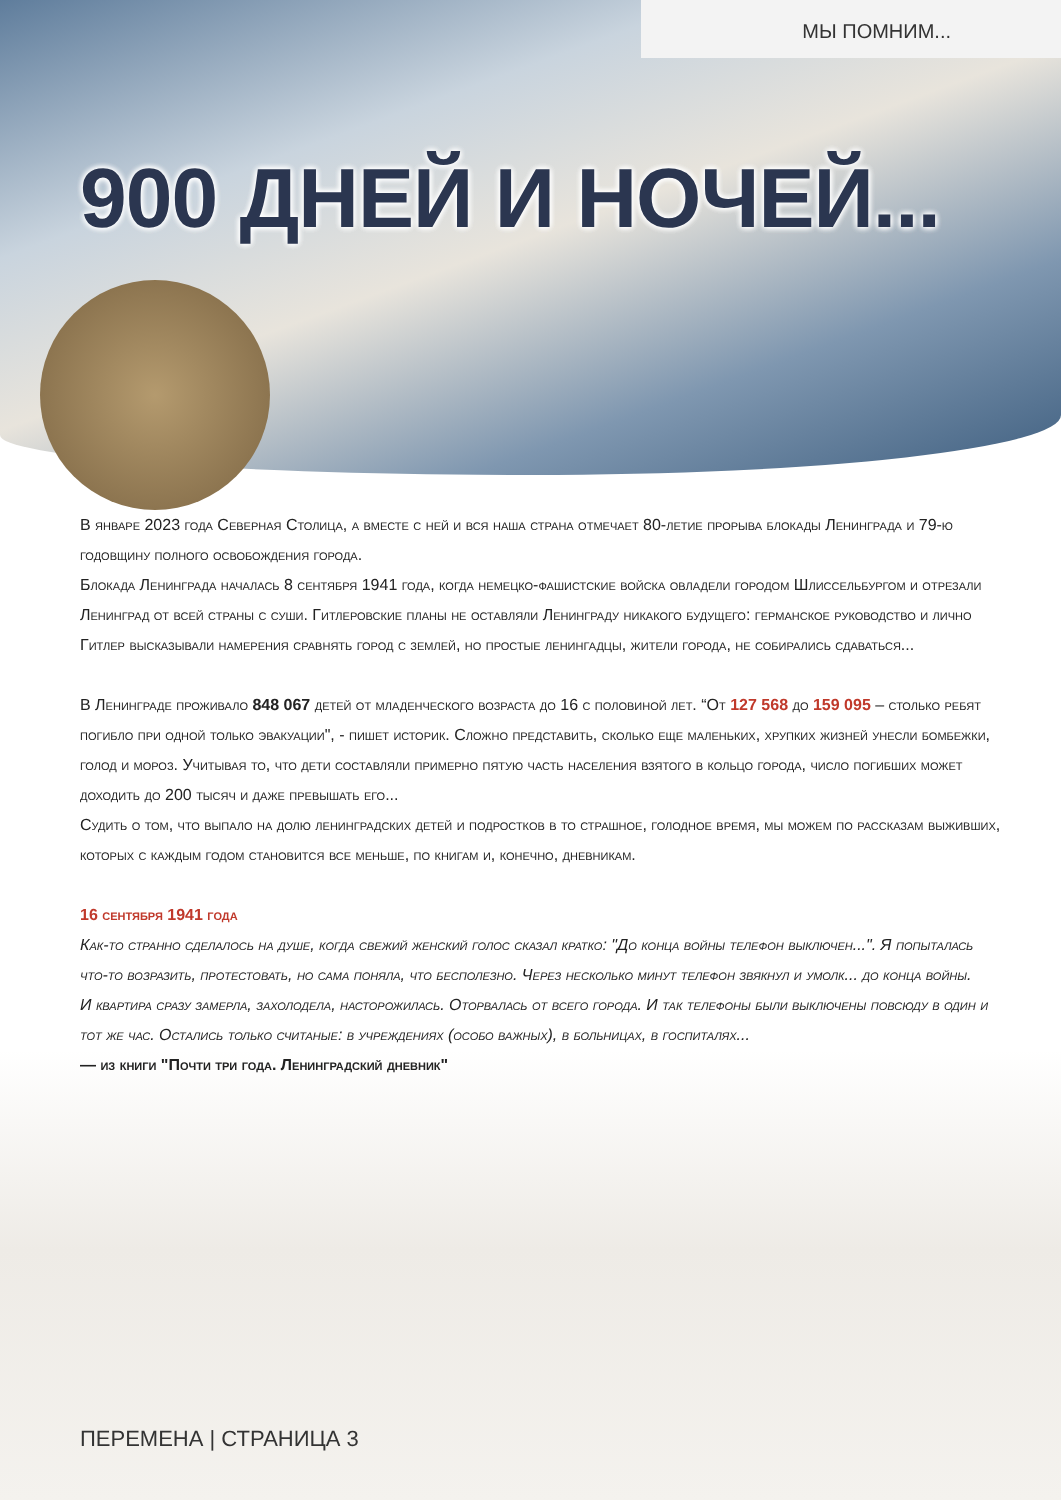МЫ ПОМНИМ...
900 ДНЕЙ И НОЧЕЙ...
В январе 2023 года Северная Столица, а вместе с ней и вся наша страна отмечает 80-летие прорыва блокады Ленинграда и 79-ю годовщину полного освобождения города.
Блокада Ленинграда началась 8 сентября 1941 года, когда немецко-фашистские войска овладели городом Шлиссельбургом и отрезали Ленинград от всей страны с суши. Гитлеровские планы не оставляли Ленинграду никакого будущего: германское руководство и лично Гитлер высказывали намерения сравнять город с землей, но простые ленингадцы, жители города, не собирались сдаваться...
В Ленинграде проживало 848 067 детей от младенческого возраста до 16 с половиной лет. “От 127 568 до 159 095 – столько ребят погибло при одной только эвакуации", - пишет историк. Сложно представить, сколько еще маленьких, хрупких жизней унесли бомбежки, голод и мороз. Учитывая то, что дети составляли примерно пятую часть населения взятого в кольцо города, число погибших может доходить до 200 тысяч и даже превышать его...
Судить о том, что выпало на долю ленинградских детей и подростков в то страшное, голодное время, мы можем по рассказам выживших, которых с каждым годом становится все меньше, по книгам и, конечно, дневникам.
16 сентября 1941 года
Как-то странно сделалось на душе, когда свежий женский голос сказал кратко: "До конца войны телефон выключен...". Я попыталась что-то возразить, протестовать, но сама поняла, что бесполезно. Через несколько минут телефон звякнул и умолк... до конца войны.
И квартира сразу замерла, захолодела, насторожилась. Оторвалась от всего города. И так телефоны были выключены повсюду в один и тот же час. Остались только считаные: в учреждениях (особо важных), в больницах, в госпиталях...
— из книги "Почти три года. Ленинградский дневник"
ПЕРЕМЕНА | СТРАНИЦА 3